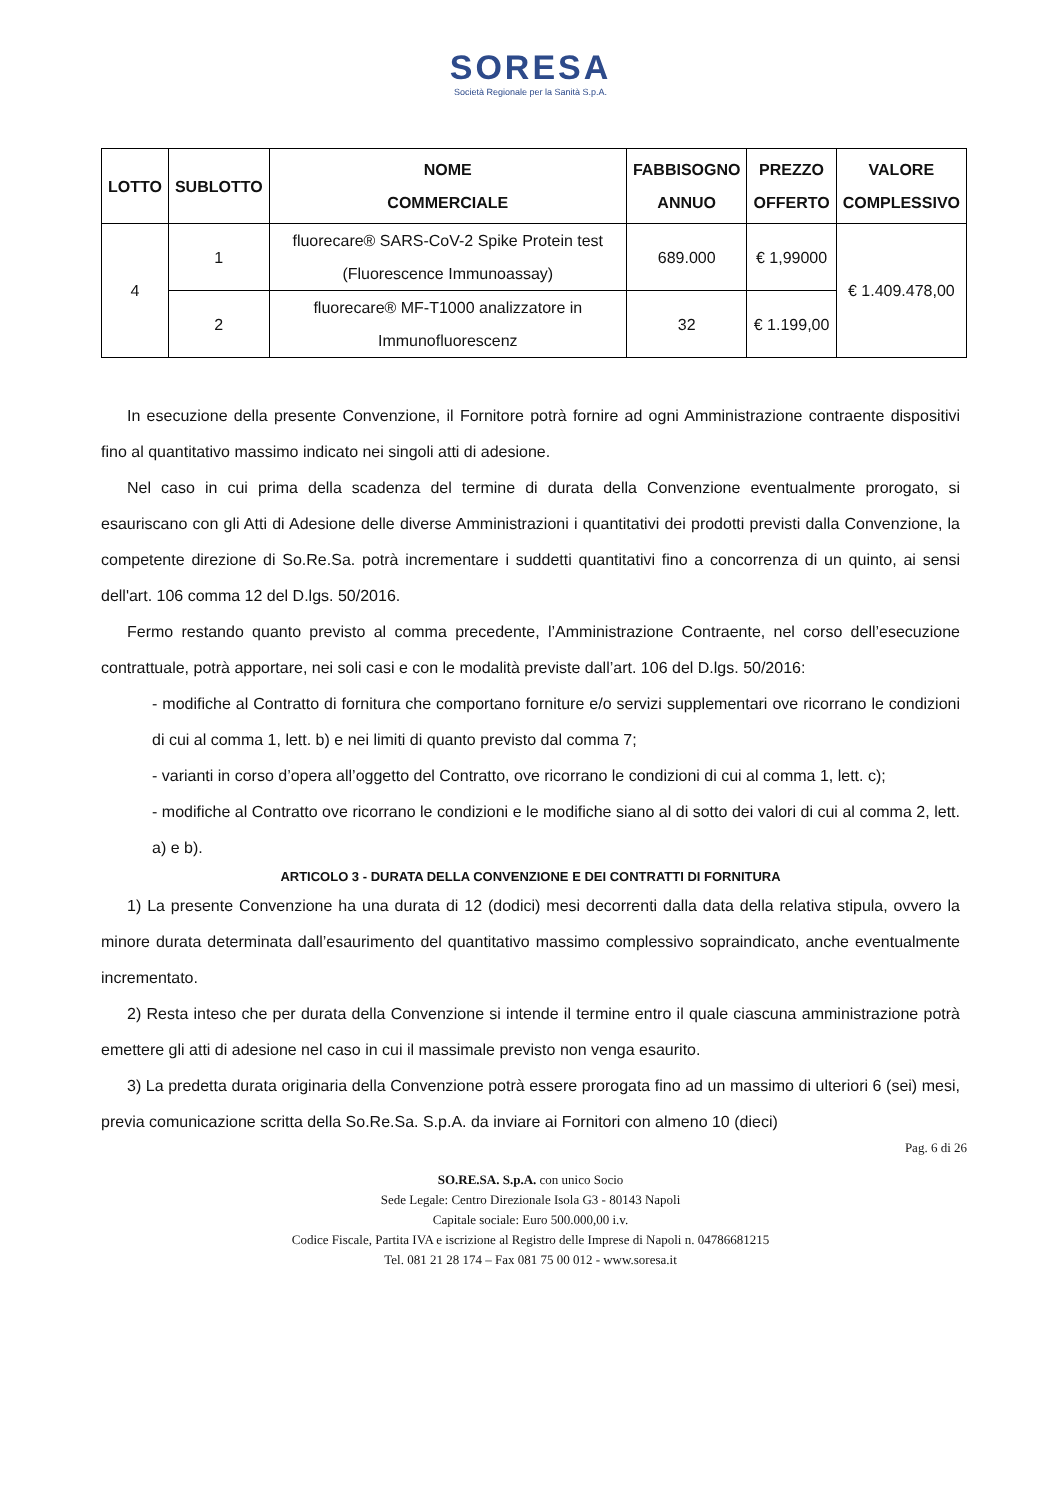SORESA
Società Regionale per la Sanità S.p.A.
| LOTTO | SUBLOTTO | NOME COMMERCIALE | FABBISOGNO ANNUO | PREZZO OFFERTO | VALORE COMPLESSIVO |
| --- | --- | --- | --- | --- | --- |
| 4 | 1 | fluorecare® SARS-CoV-2 Spike Protein test (Fluorescence Immunoassay) | 689.000 | € 1,99000 | € 1.409.478,00 |
| | 2 | fluorecare® MF-T1000 analizzatore in Immunofluorescenz | 32 | € 1.199,00 | |
In esecuzione della presente Convenzione, il Fornitore potrà fornire ad ogni Amministrazione contraente dispositivi fino al quantitativo massimo indicato nei singoli atti di adesione.
Nel caso in cui prima della scadenza del termine di durata della Convenzione eventualmente prorogato, si esauriscano con gli Atti di Adesione delle diverse Amministrazioni i quantitativi dei prodotti previsti dalla Convenzione, la competente direzione di So.Re.Sa. potrà incrementare i suddetti quantitativi fino a concorrenza di un quinto, ai sensi dell'art. 106 comma 12 del D.lgs. 50/2016.
Fermo restando quanto previsto al comma precedente, l’Amministrazione Contraente, nel corso dell’esecuzione contrattuale, potrà apportare, nei soli casi e con le modalità previste dall’art. 106 del D.lgs. 50/2016:
- modifiche al Contratto di fornitura che comportano forniture e/o servizi supplementari ove ricorrano le condizioni di cui al comma 1, lett. b) e nei limiti di quanto previsto dal comma 7;
- varianti in corso d’opera all’oggetto del Contratto, ove ricorrano le condizioni di cui al comma 1, lett. c);
- modifiche al Contratto ove ricorrano le condizioni e le modifiche siano al di sotto dei valori di cui al comma 2, lett. a) e b).
ARTICOLO 3 - DURATA DELLA CONVENZIONE E DEI CONTRATTI DI FORNITURA
1) La presente Convenzione ha una durata di 12 (dodici) mesi decorrenti dalla data della relativa stipula, ovvero la minore durata determinata dall’esaurimento del quantitativo massimo complessivo sopraindicato, anche eventualmente incrementato.
2) Resta inteso che per durata della Convenzione si intende il termine entro il quale ciascuna amministrazione potrà emettere gli atti di adesione nel caso in cui il massimale previsto non venga esaurito.
3) La predetta durata originaria della Convenzione potrà essere prorogata fino ad un massimo di ulteriori 6 (sei) mesi, previa comunicazione scritta della So.Re.Sa. S.p.A. da inviare ai Fornitori con almeno 10 (dieci)
Pag. 6 di 26
SO.RE.SA. S.p.A. con unico Socio
Sede Legale: Centro Direzionale Isola G3 - 80143 Napoli
Capitale sociale: Euro 500.000,00 i.v.
Codice Fiscale, Partita IVA e iscrizione al Registro delle Imprese di Napoli n. 04786681215
Tel. 081 21 28 174 – Fax 081 75 00 012 - www.soresa.it